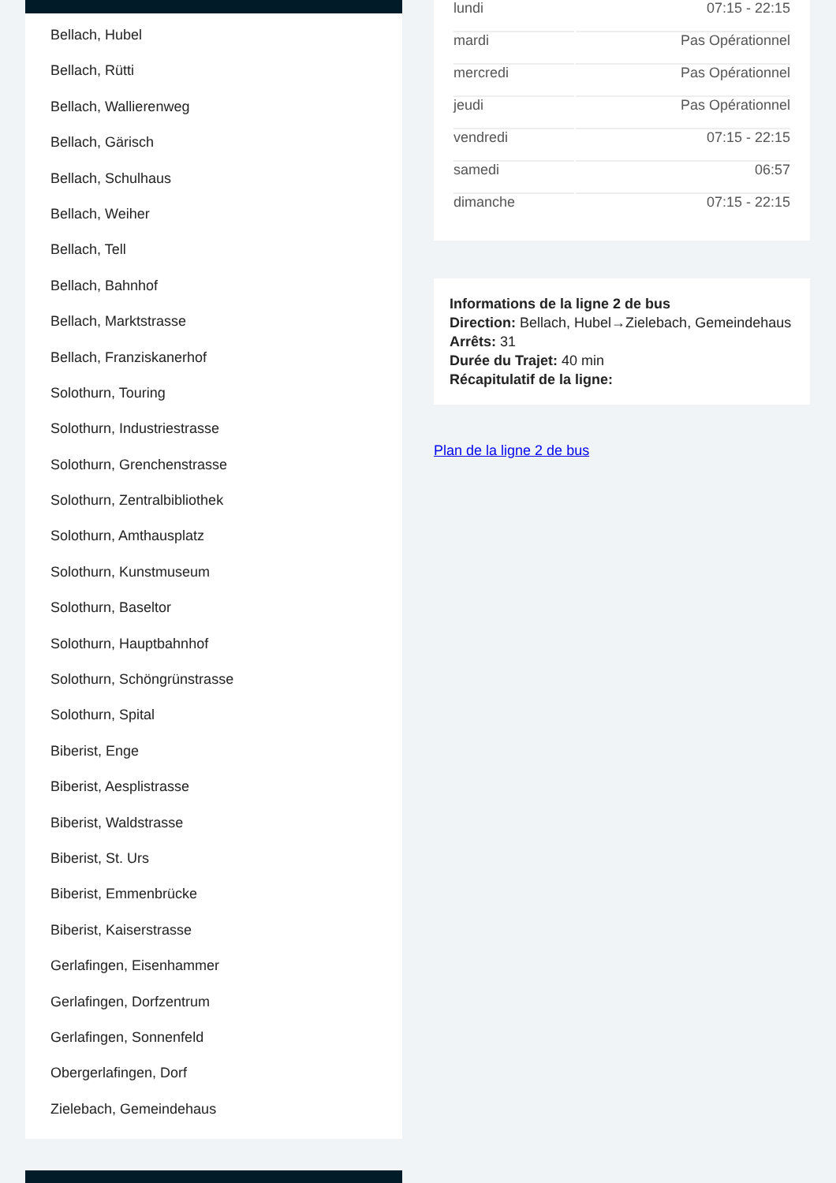Bellach, Hubel
Bellach, Rütti
Bellach, Wallierenweg
Bellach, Gärisch
Bellach, Schulhaus
Bellach, Weiher
Bellach, Tell
Bellach, Bahnhof
Bellach, Marktstrasse
Bellach, Franziskanerhof
Solothurn, Touring
Solothurn, Industriestrasse
Solothurn, Grenchenstrasse
Solothurn, Zentralbibliothek
Solothurn, Amthausplatz
Solothurn, Kunstmuseum
Solothurn, Baseltor
Solothurn, Hauptbahnhof
Solothurn, Schöngrünstrasse
Solothurn, Spital
Biberist, Enge
Biberist, Aesplistrasse
Biberist, Waldstrasse
Biberist, St. Urs
Biberist, Emmenbrücke
Biberist, Kaiserstrasse
Gerlafingen, Eisenhammer
Gerlafingen, Dorfzentrum
Gerlafingen, Sonnenfeld
Obergerlafingen, Dorf
Zielebach, Gemeindehaus
| lundi | 07:15 - 22:15 |
| mardi | Pas Opérationnel |
| mercredi | Pas Opérationnel |
| jeudi | Pas Opérationnel |
| vendredi | 07:15 - 22:15 |
| samedi | 06:57 |
| dimanche | 07:15 - 22:15 |
Informations de la ligne 2 de bus
Direction: Bellach, Hubel→Zielebach, Gemeindehaus
Arrêts: 31
Durée du Trajet: 40 min
Récapitulatif de la ligne:
Plan de la ligne 2 de bus